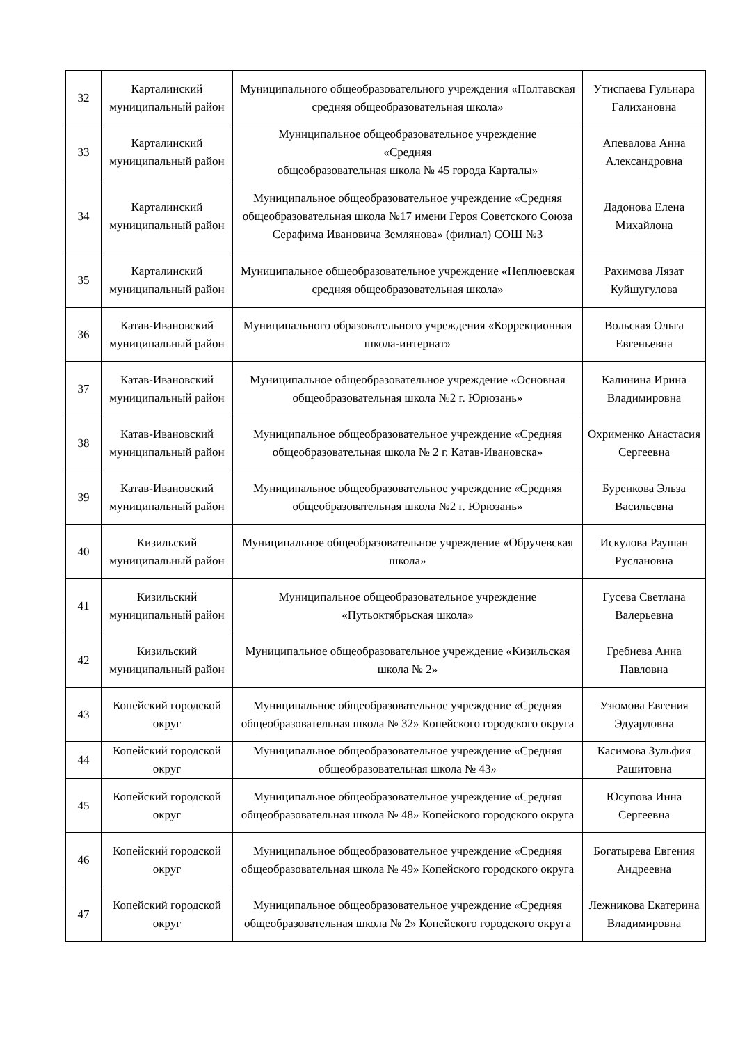| 32 | Карталинский муниципальный район | Муниципального общеобразовательного учреждения «Полтавская средняя общеобразовательная школа» | Утиспаева Гульнара Галихановна |
| 33 | Карталинский муниципальный район | Муниципальное общеобразовательное учреждение «Средняя общеобразовательная школа № 45 города Карталы» | Апевалова Анна Александровна |
| 34 | Карталинский муниципальный район | Муниципальное общеобразовательное учреждение «Средняя общеобразовательная школа №17 имени Героя Советского Союза Серафима Ивановича Землянова» (филиал) СОШ №3 | Дадонова Елена Михайлона |
| 35 | Карталинский муниципальный район | Муниципальное общеобразовательное учреждение «Неплюевская средняя общеобразовательная школа» | Рахимова Лязат Куйшугулова |
| 36 | Катав-Ивановский муниципальный район | Муниципального образовательного учреждения «Коррекционная школа-интернат» | Вольская Ольга Евгеньевна |
| 37 | Катав-Ивановский муниципальный район | Муниципальное общеобразовательное учреждение «Основная общеобразовательная школа №2 г. Юрюзань» | Калинина Ирина Владимировна |
| 38 | Катав-Ивановский муниципальный район | Муниципальное общеобразовательное учреждение «Средняя общеобразовательная школа № 2 г. Катав-Ивановска» | Охрименко Анастасия Сергеевна |
| 39 | Катав-Ивановский муниципальный район | Муниципальное общеобразовательное учреждение «Средняя общеобразовательная школа №2 г. Юрюзань» | Буренкова Эльза Васильевна |
| 40 | Кизильский муниципальный район | Муниципальное общеобразовательное учреждение «Обручевская школа» | Искулова Раушан Руслановна |
| 41 | Кизильский муниципальный район | Муниципальное общеобразовательное учреждение «Путьоктябрьская школа» | Гусева Светлана Валерьевна |
| 42 | Кизильский муниципальный район | Муниципальное общеобразовательное учреждение «Кизильская школа № 2» | Гребнева Анна Павловна |
| 43 | Копейский городской округ | Муниципальное общеобразовательное учреждение «Средняя общеобразовательная школа № 32» Копейского городского округа | Узюмова Евгения Эдуардовна |
| 44 | Копейский городской округ | Муниципальное общеобразовательное учреждение «Средняя общеобразовательная школа № 43» | Касимова Зульфия Рашитовна |
| 45 | Копейский городской округ | Муниципальное общеобразовательное учреждение «Средняя общеобразовательная школа № 48» Копейского городского округа | Юсупова Инна Сергеевна |
| 46 | Копейский городской округ | Муниципальное общеобразовательное учреждение «Средняя общеобразовательная школа № 49» Копейского городского округа | Богатырева Евгения Андреевна |
| 47 | Копейский городской округ | Муниципальное общеобразовательное учреждение «Средняя общеобразовательная школа № 2» Копейского городского округа | Лежникова Екатерина Владимировна |